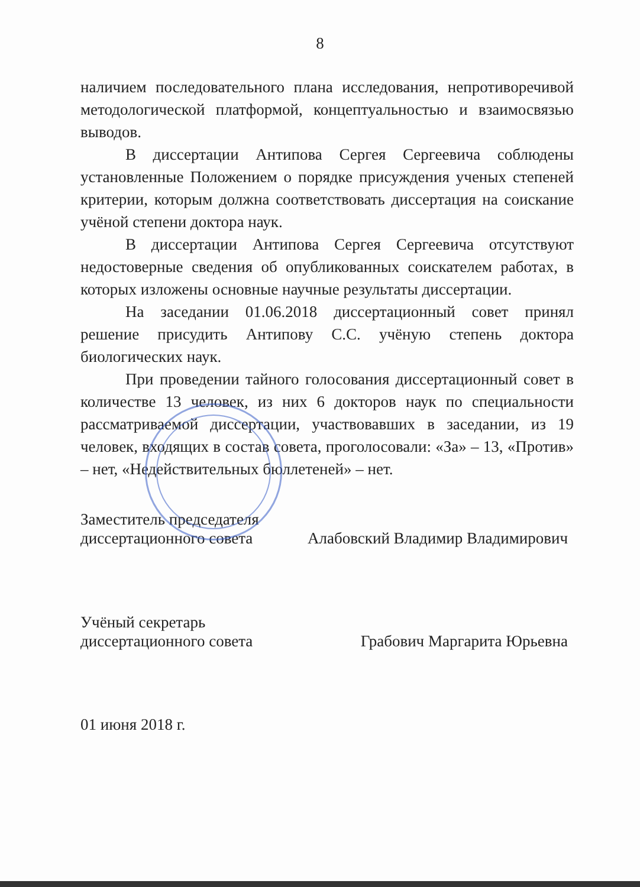8
наличием последовательного плана исследования, непротиворечивой методологической платформой, концептуальностью и взаимосвязью выводов.
В диссертации Антипова Сергея Сергеевича соблюдены установленные Положением о порядке присуждения ученых степеней критерии, которым должна соответствовать диссертация на соискание учёной степени доктора наук.
В диссертации Антипова Сергея Сергеевича отсутствуют недостоверные сведения об опубликованных соискателем работах, в которых изложены основные научные результаты диссертации.
На заседании 01.06.2018 диссертационный совет принял решение присудить Антипову С.С. учёную степень доктора биологических наук.
При проведении тайного голосования диссертационный совет в количестве 13 человек, из них 6 докторов наук по специальности рассматриваемой диссертации, участвовавших в заседании, из 19 человек, входящих в состав совета, проголосовали: «За» – 13, «Против» – нет, «Недействительных бюллетеней» – нет.
Заместитель председателя
диссертационного совета
Алабовский Владимир Владимирович
Учёный секретарь
диссертационного совета
Грабович Маргарита Юрьевна
01 июня 2018 г.